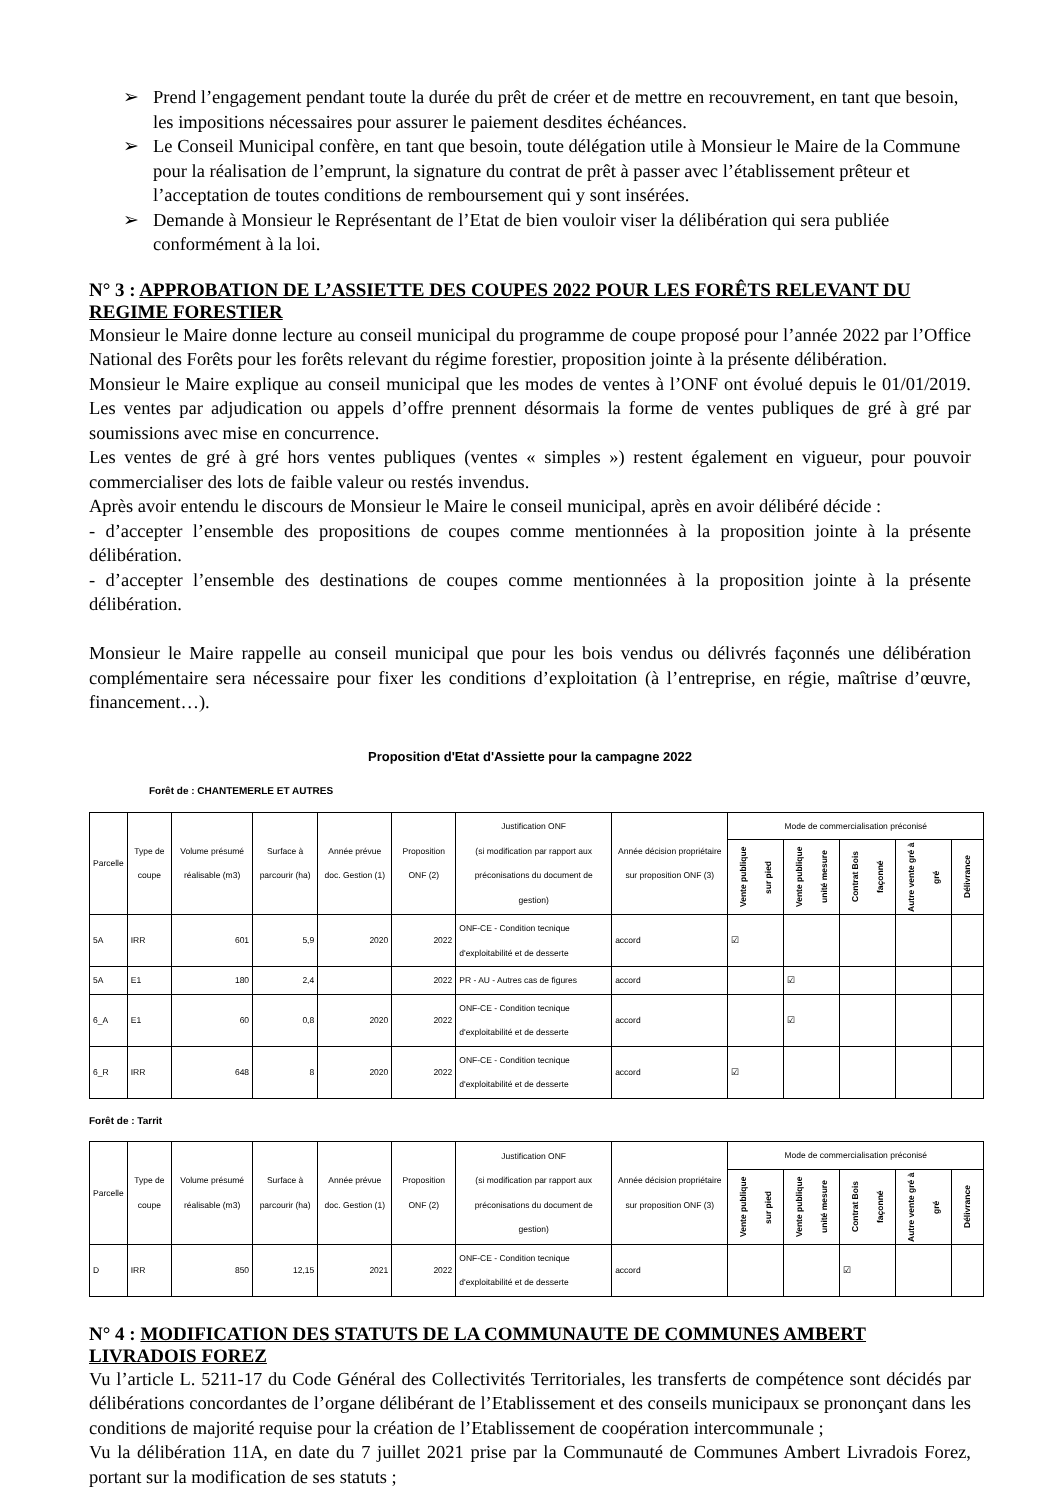➢ Prend l’engagement pendant toute la durée du prêt de créer et de mettre en recouvrement, en tant que besoin, les impositions nécessaires pour assurer le paiement desdites échéances.
➢ Le Conseil Municipal confère, en tant que besoin, toute délégation utile à Monsieur le Maire de la Commune pour la réalisation de l’emprunt, la signature du contrat de prêt à passer avec l’établissement prêteur et l’acceptation de toutes conditions de remboursement qui y sont insérées.
➢ Demande à Monsieur le Représentant de l’Etat de bien vouloir viser la délibération qui sera publiée conformément à la loi.
N° 3 : APPROBATION DE L’ASSIETTE DES COUPES 2022 POUR LES FORÊTS RELEVANT DU REGIME FORESTIER
Monsieur le Maire donne lecture au conseil municipal du programme de coupe proposé pour l’année 2022 par l’Office National des Forêts pour les forêts relevant du régime forestier, proposition jointe à la présente délibération.
Monsieur le Maire explique au conseil municipal que les modes de ventes à l’ONF ont évolué depuis le 01/01/2019. Les ventes par adjudication ou appels d’offre prennent désormais la forme de ventes publiques de gré à gré par soumissions avec mise en concurrence.
Les ventes de gré à gré hors ventes publiques (ventes « simples ») restent également en vigueur, pour pouvoir commercialiser des lots de faible valeur ou restés invendus.
Après avoir entendu le discours de Monsieur le Maire le conseil municipal, après en avoir délibéré décide :
- d’accepter l’ensemble des propositions de coupes comme mentionnées à la proposition jointe à la présente délibération.
- d’accepter l’ensemble des destinations de coupes comme mentionnées à la proposition jointe à la présente délibération.
Monsieur le Maire rappelle au conseil municipal que pour les bois vendus ou délivrés façonnés une délibération complémentaire sera nécessaire pour fixer les conditions d’exploitation (à l’entreprise, en régie, maîtrise d’œuvre, financement…).
Proposition d'Etat d'Assiette pour la campagne 2022
Forêt de : CHANTEMERLE ET AUTRES
| Parcelle | Type de coupe | Volume présumé réalisable (m3) | Surface à parcourir (ha) | Année prévue doc. Gestion (1) | Proposition ONF (2) | Justification ONF (si modification par rapport aux préconisations du document de gestion) | Année décision propriétaire sur proposition ONF (3) | Mode de commercialisation préconisé | | | | |
| --- | --- | --- | --- | --- | --- | --- | --- | --- | --- | --- | --- | --- |
| | | | | | | | | Vente publique sur pied | Vente publique unité mesure | Contrat Bois façonné | Autre vente gré à gré | Délivrance |
| 5A | IRR | 601 | 5,9 | 2020 | 2022 | ONF-CE - Condition tecnique d'exploitabilité et de desserte | accord | ☑ | | | | |
| 5A | E1 | 180 | 2,4 | | 2022 | PR - AU - Autres cas de figures | accord | | ☑ | | | |
| 6_A | E1 | 60 | 0,8 | 2020 | 2022 | ONF-CE - Condition tecnique d'exploitabilité et de desserte | accord | | ☑ | | | |
| 6_R | IRR | 648 | 8 | 2020 | 2022 | ONF-CE - Condition tecnique d'exploitabilité et de desserte | accord | ☑ | | | | |
Forêt de : Tarrit
| Parcelle | Type de coupe | Volume présumé réalisable (m3) | Surface à parcourir (ha) | Année prévue doc. Gestion (1) | Proposition ONF (2) | Justification ONF (si modification par rapport aux préconisations du document de gestion) | Année décision propriétaire sur proposition ONF (3) | Mode de commercialisation préconisé | | | | |
| --- | --- | --- | --- | --- | --- | --- | --- | --- | --- | --- | --- | --- |
| | | | | | | | | Vente publique sur pied | Vente publique unité mesure | Contrat Bois façonné | Autre vente gré à gré | Délivrance |
| D | IRR | 850 | 12,15 | 2021 | 2022 | ONF-CE - Condition tecnique d'exploitabilité et de desserte | accord | | | ☑ | | |
N° 4 : MODIFICATION DES STATUTS DE LA COMMUNAUTE DE COMMUNES AMBERT LIVRADOIS FOREZ
Vu l’article L. 5211-17 du Code Général des Collectivités Territoriales, les transferts de compétence sont décidés par délibérations concordantes de l’organe délibérant de l’Etablissement et des conseils municipaux se prononçant dans les conditions de majorité requise pour la création de l’Etablissement de coopération intercommunale ;
Vu la délibération 11A, en date du 7 juillet 2021 prise par la Communauté de Communes Ambert Livradois Forez, portant sur la modification de ses statuts ;